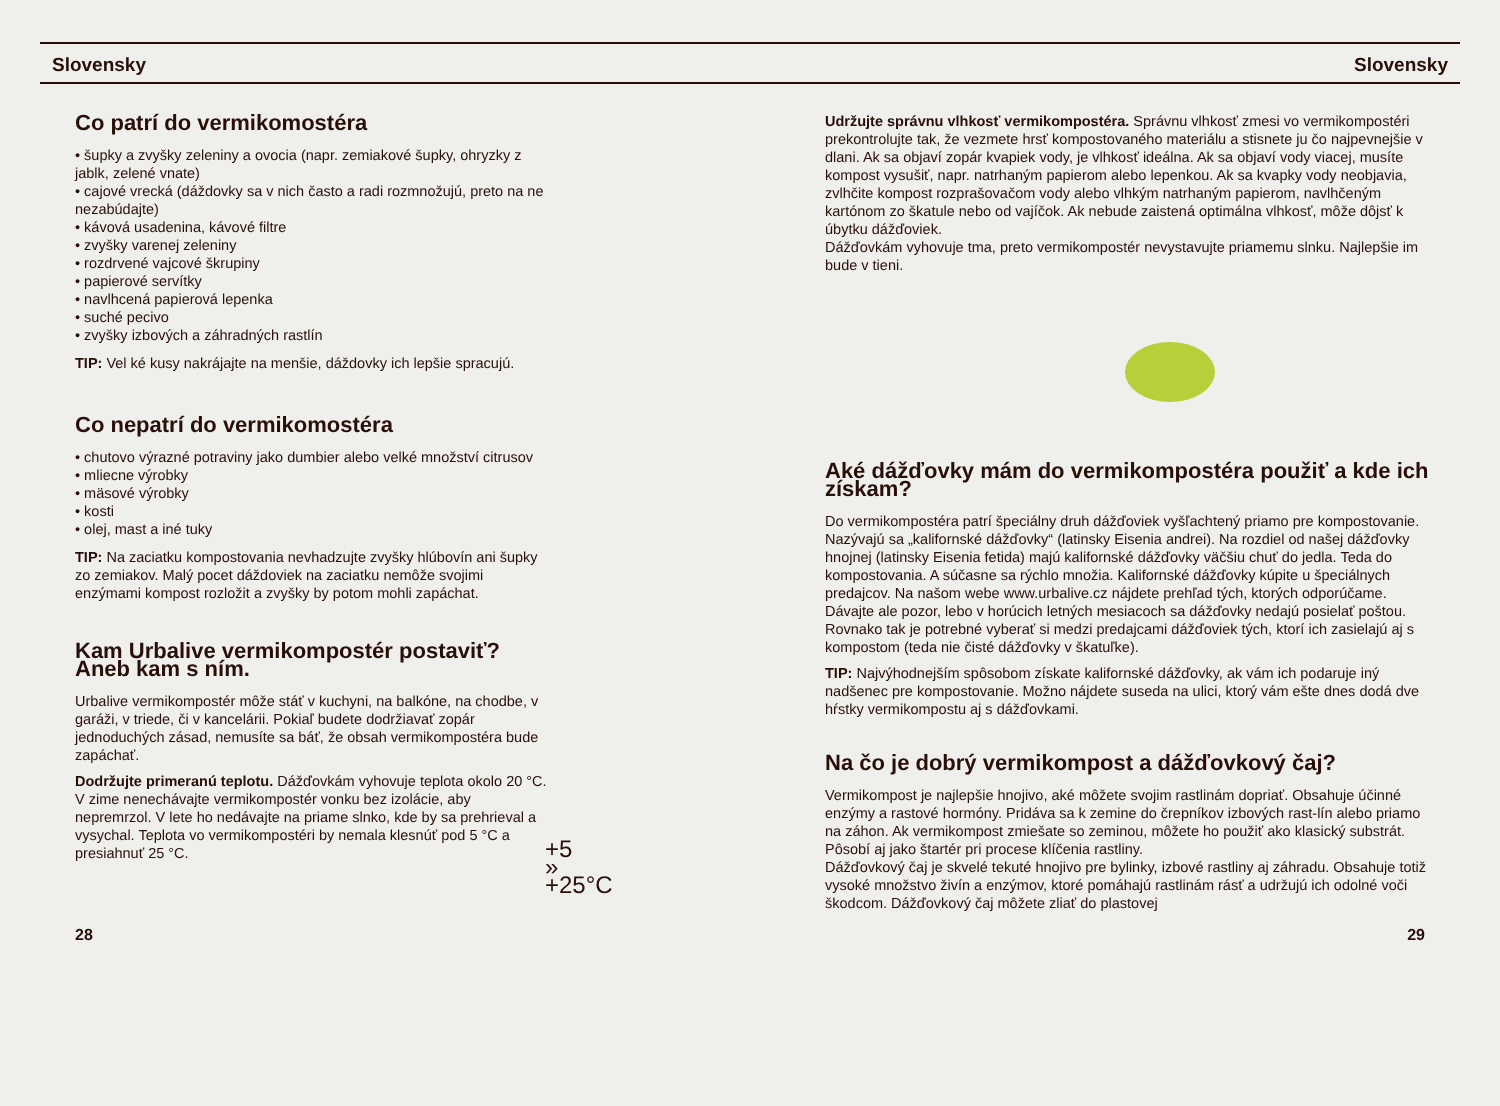Slovensky Slovensky
Co patrí do vermikomostéra
• šupky a zvyšky zeleniny a ovocia (napr. zemiakové šupky, ohryzky z jablk, zelené vnate)
• cajové vrecká (dáždovky sa v nich často a radi rozmnožujú, preto na ne nezabúdajte)
• kávová usadenina, kávové filtre
• zvyšky varenej zeleniny
• rozdrvené vajcové škrupiny
• papierové servítky
• navlhcená papierová lepenka
• suché pecivo
• zvyšky izbových a záhradných rastlín
TIP: Vel ké kusy nakrájajte na menšie, dáždovky ich lepšie spracujú.
Co nepatrí do vermikomostéra
• chutovo výrazné potraviny jako dumbier alebo velké množství citrusov
• mliecne výrobky
• mäsové výrobky
• kosti
• olej, mast a iné tuky
TIP: Na zaciatku kompostovania nevhadzujte zvyšky hlúbovín ani šupky zo zemiakov. Malý pocet dáždoviek na zaciatku nemôže svojimi enzýmami kompost rozložit a zvyšky by potom mohli zapáchat.
Kam Urbalive vermikompostér postaviť? Aneb kam s ním.
Urbalive vermikompostér môže stáť v kuchyni, na balkóne, na chodbe, v garáži, v triede, či v kancelárii. Pokiaľ budete dodržiavať zopár jednoduchých zásad, nemusíte sa báť, že obsah vermikompostéra bude zapáchať.
Dodržujte primeranú teplotu. Dážďovkám vyhovuje teplota okolo 20 °C. V zime nenechávajte vermikompostér vonku bez izolácie, aby nepremrzol. V lete ho nedávajte na priame slnko, kde by sa prehrieval a vysychal. Teplota vo vermikompostéri by nemala klesnúť pod 5 °C a presiahnuť 25 °C.
+5 » +25°C
Udržujte správnu vlhkosť vermikompostéra. Správnu vlhkosť zmesi vo vermikompostéri prekontrolujte tak, že vezmete hrsť kompostovaného materiálu a stisnete ju čo najpevnejšie v dlani. Ak sa objaví zopár kvapiek vody, je vlhkosť ideálna. Ak sa objaví vody viacej, musíte kompost vysušiť, napr. natrhaným papierom alebo lepenkou. Ak sa kvapky vody neobjavia, zvlhčite kompost rozprašovačom vody alebo vlhkým natrhaným papierom, navlhčeným kartónom zo škatule nebo od vajíčok. Ak nebude zaistená optimálna vlhkosť, môže dôjsť k úbytku dážďoviek.
Dážďovkám vyhovuje tma, preto vermikompostér nevystavujte priamemu slnku. Najlepšie im bude v tieni.
Aké dážďovky mám do vermikompostéra použiť a kde ich získam?
Do vermikompostéra patrí špeciálny druh dážďoviek vyšľachtený priamo pre kompostovanie. Nazývajú sa „kalifornské dážďovky“ (latinsky Eisenia andrei). Na rozdiel od našej dážďovky hnojnej (latinsky Eisenia fetida) majú kalifornské dážďovky väčšiu chuť do jedla. Teda do kompostovania. A súčasne sa rýchlo množia. Kalifornské dážďovky kúpite u špeciálnych predajcov. Na našom webe www.urbalive.cz nájdete prehľad tých, ktorých odporúčame. Dávajte ale pozor, lebo v horúcich letných mesiacoch sa dážďovky nedajú posielať poštou. Rovnako tak je potrebné vyberať si medzi predajcami dážďoviek tých, ktorí ich zasielajú aj s kompostom (teda nie čisté dážďovky v škatuľke).
TIP: Najvýhodnejším spôsobom získate kalifornské dážďovky, ak vám ich podaruje iný nadšenec pre kompostovanie. Možno nájdete suseda na ulici, ktorý vám ešte dnes dodá dve hŕstky vermikompostu aj s dážďovkami.
Na čo je dobrý vermikompost a dážďovkový čaj?
Vermikompost je najlepšie hnojivo, aké môžete svojim rastlinám dopriať. Obsahuje účinné enzýmy a rastové hormóny. Pridáva sa k zemine do črepníkov izbových rast-lín alebo priamo na záhon. Ak vermikompost zmiešate so zeminou, môžete ho použiť ako klasický substrát. Pôsobí aj jako štartér pri procese klíčenia rastliny.
Dážďovkový čaj je skvelé tekuté hnojivo pre bylinky, izbové rastliny aj záhradu. Obsahuje totiž vysoké množstvo živín a enzýmov, ktoré pomáhajú rastlinám rásť a udržujú ich odolné voči škodcom. Dážďovkový čaj môžete zliať do plastovej
28 29